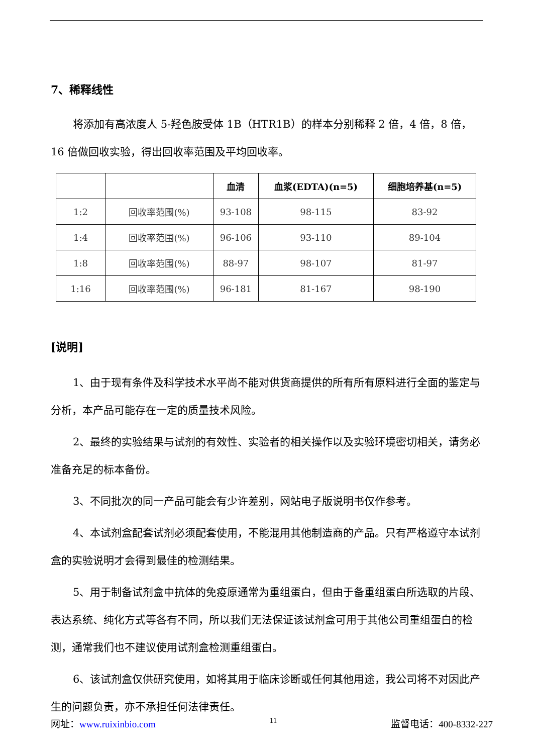7、稀释线性
将添加有高浓度人 5-羟色胺受体 1B（HTR1B）的样本分别稀释 2 倍，4 倍，8 倍，16 倍做回收实验，得出回收率范围及平均回收率。
| | | 血清 | 血浆(EDTA)(n=5) | 细胞培养基(n=5) |
| --- | --- | --- | --- | --- |
| 1:2 | 回收率范围(%) | 93-108 | 98-115 | 83-92 |
| 1:4 | 回收率范围(%) | 96-106 | 93-110 | 89-104 |
| 1:8 | 回收率范围(%) | 88-97 | 98-107 | 81-97 |
| 1:16 | 回收率范围(%) | 96-181 | 81-167 | 98-190 |
[说明]
1、由于现有条件及科学技术水平尚不能对供货商提供的所有所有原料进行全面的鉴定与分析，本产品可能存在一定的质量技术风险。
2、最终的实验结果与试剂的有效性、实验者的相关操作以及实验环境密切相关，请务必准备充足的标本备份。
3、不同批次的同一产品可能会有少许差别，网站电子版说明书仅作参考。
4、本试剂盒配套试剂必须配套使用，不能混用其他制造商的产品。只有严格遵守本试剂盒的实验说明才会得到最佳的检测结果。
5、用于制备试剂盒中抗体的免疫原通常为重组蛋白，但由于备重组蛋白所选取的片段、表达系统、纯化方式等各有不同，所以我们无法保证该试剂盒可用于其他公司重组蛋白的检测，通常我们也不建议使用试剂盒检测重组蛋白。
6、该试剂盒仅供研究使用，如将其用于临床诊断或任何其他用途，我公司将不对因此产生的问题负责，亦不承担任何法律责任。
网址：www.ruixinbio.com 11 监督电话：400-8332-227